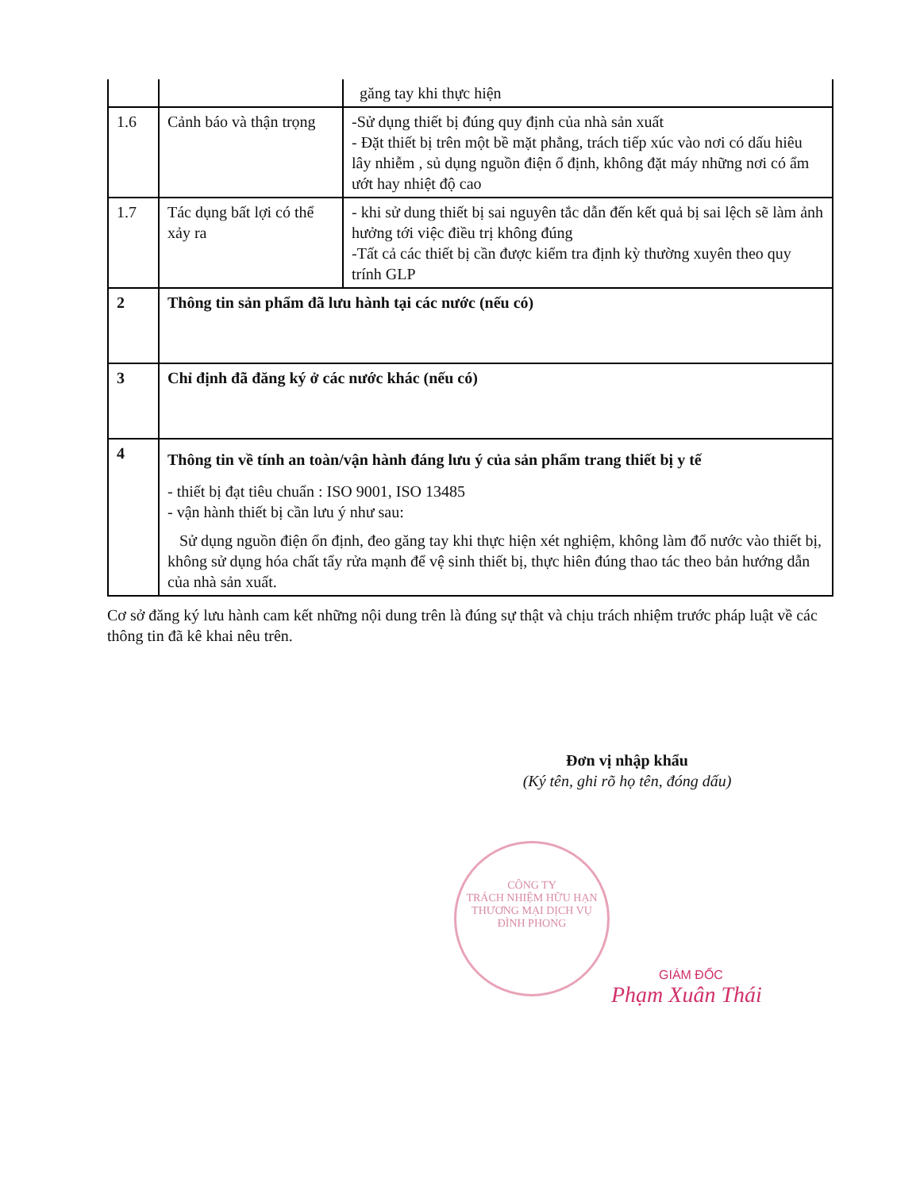| | | găng tay khi thực hiện |
| 1.6 | Cảnh báo và thận trọng | -Sử dụng thiết bị đúng quy định của nhà sản xuất - Đặt thiết bị trên một bề mặt phẳng, trách tiếp xúc vào nơi có dấu hiêu lây nhiễm , sủ dụng nguồn điện ổ định, không đặt máy những nơi có ẩm ướt hay nhiệt độ cao |
| 1.7 | Tác dụng bất lợi có thể xảy ra | - khi sử dung thiết bị sai nguyên tắc dẫn đến kết quả bị sai lệch sẽ làm ảnh hưởng tới việc điều trị không đúng -Tất cả các thiết bị cần được kiểm tra định kỳ thường xuyên theo quy trính GLP |
| 2 | Thông tin sản phẩm đã lưu hành tại các nước (nếu có) | |
| 3 | Chỉ định đã đăng ký ở các nước khác (nếu có) | |
| 4 | Thông tin về tính an toàn/vận hành đáng lưu ý của sản phẩm trang thiết bị y tế - thiết bị đạt tiêu chuẩn : ISO 9001, ISO 13485 - vận hành thiết bị cần lưu ý như sau: Sử dụng nguồn điện ổn định, đeo găng tay khi thực hiện xét nghiệm, không làm đổ nước vào thiết bị, không sử dụng hóa chất tẩy rửa mạnh để vệ sinh thiết bị, thực hiên đúng thao tác theo bản hướng dẫn của nhà sản xuất. | |
Cơ sở đăng ký lưu hành cam kết những nội dung trên là đúng sự thật và chịu trách nhiệm trước pháp luật về các thông tin đã kê khai nêu trên.
Đơn vị nhập khẩu
(Ký tên, ghi rõ họ tên, đóng dấu)
CÔNG TY
TRÁCH NHIỆM HỮU HẠN
THƯƠNG MẠI DỊCH VỤ
ĐÌNH PHONG
GIÁM ĐỐC
Phạm Xuân Thái